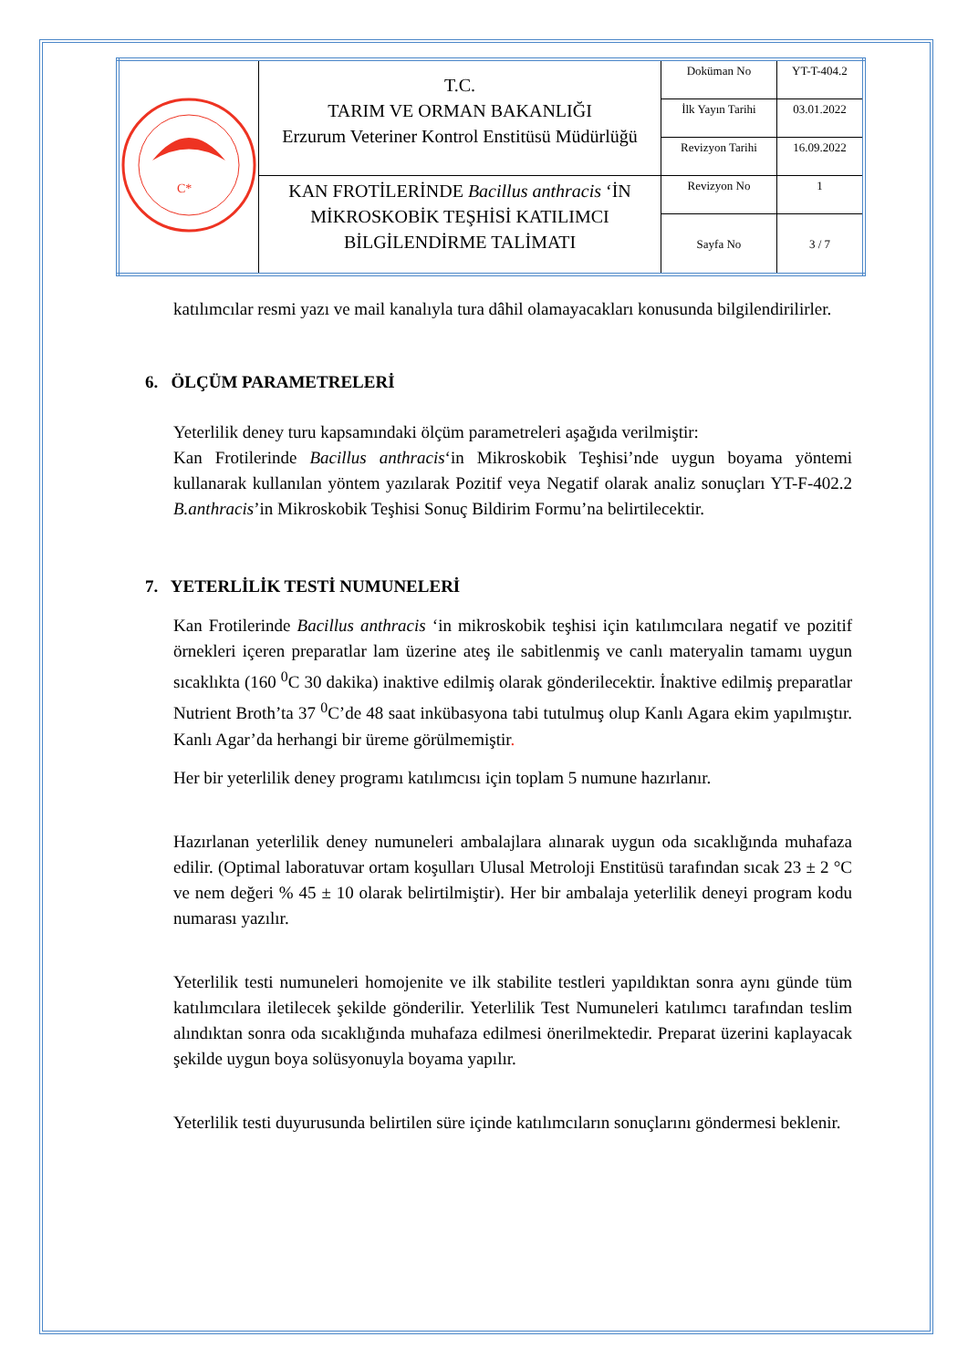| C* | T.C. TARIM VE ORMAN BAKANLIĞI Erzurum Veteriner Kontrol Enstitüsü Müdürlüğü | Doküman No | YT-T-404.2 |
| | | İlk Yayın Tarihi | 03.01.2022 |
| | | Revizyon Tarihi | 16.09.2022 |
| | KAN FROTİLERİNDE Bacillus anthracis ‘İN MİKROSKOBİK TEŞHİSİ KATILIMCI BİLGİLENDİRME TALİMATI | Revizyon No | 1 |
| | | Sayfa No | 3 / 7 |
katılımcılar resmi yazı ve mail kanalıyla tura dâhil olamayacakları konusunda bilgilendirilirler.
6. ÖLÇÜM PARAMETRELERİ
Yeterlilik deney turu kapsamındaki ölçüm parametreleri aşağıda verilmiştir:
Kan Frotilerinde Bacillus anthracis‘in Mikroskobik Teşhisi’nde uygun boyama yöntemi kullanarak kullanılan yöntem yazılarak Pozitif veya Negatif olarak analiz sonuçları YT-F-402.2 B.anthracis’in Mikroskobik Teşhisi Sonuç Bildirim Formu’na belirtilecektir.
7. YETERLİLİK TESTİ NUMUNELERİ
Kan Frotilerinde Bacillus anthracis ‘in mikroskobik teşhisi için katılımcılara negatif ve pozitif örnekleri içeren preparatlar lam üzerine ateş ile sabitlenmiş ve canlı materyalin tamamı uygun sıcaklıkta (160 <sup>0</sup>C 30 dakika) inaktive edilmiş olarak gönderilecektir. İnaktive edilmiş preparatlar Nutrient Broth’ta 37 <sup>0</sup>C’de 48 saat inkübasyona tabi tutulmuş olup Kanlı Agara ekim yapılmıştır. Kanlı Agar’da herhangi bir üreme görülmemiştir.
Her bir yeterlilik deney programı katılımcısı için toplam 5 numune hazırlanır.
Hazırlanan yeterlilik deney numuneleri ambalajlara alınarak uygun oda sıcaklığında muhafaza edilir. (Optimal laboratuvar ortam koşulları Ulusal Metroloji Enstitüsü tarafından sıcak 23 ± 2 °C ve nem değeri % 45 ± 10 olarak belirtilmiştir). Her bir ambalaja yeterlilik deneyi program kodu numarası yazılır.
Yeterlilik testi numuneleri homojenite ve ilk stabilite testleri yapıldıktan sonra aynı günde tüm katılımcılara iletilecek şekilde gönderilir. Yeterlilik Test Numuneleri katılımcı tarafından teslim alındıktan sonra oda sıcaklığında muhafaza edilmesi önerilmektedir. Preparat üzerini kaplayacak şekilde uygun boya solüsyonuyla boyama yapılır.
Yeterlilik testi duyurusunda belirtilen süre içinde katılımcıların sonuçlarını göndermesi beklenir.